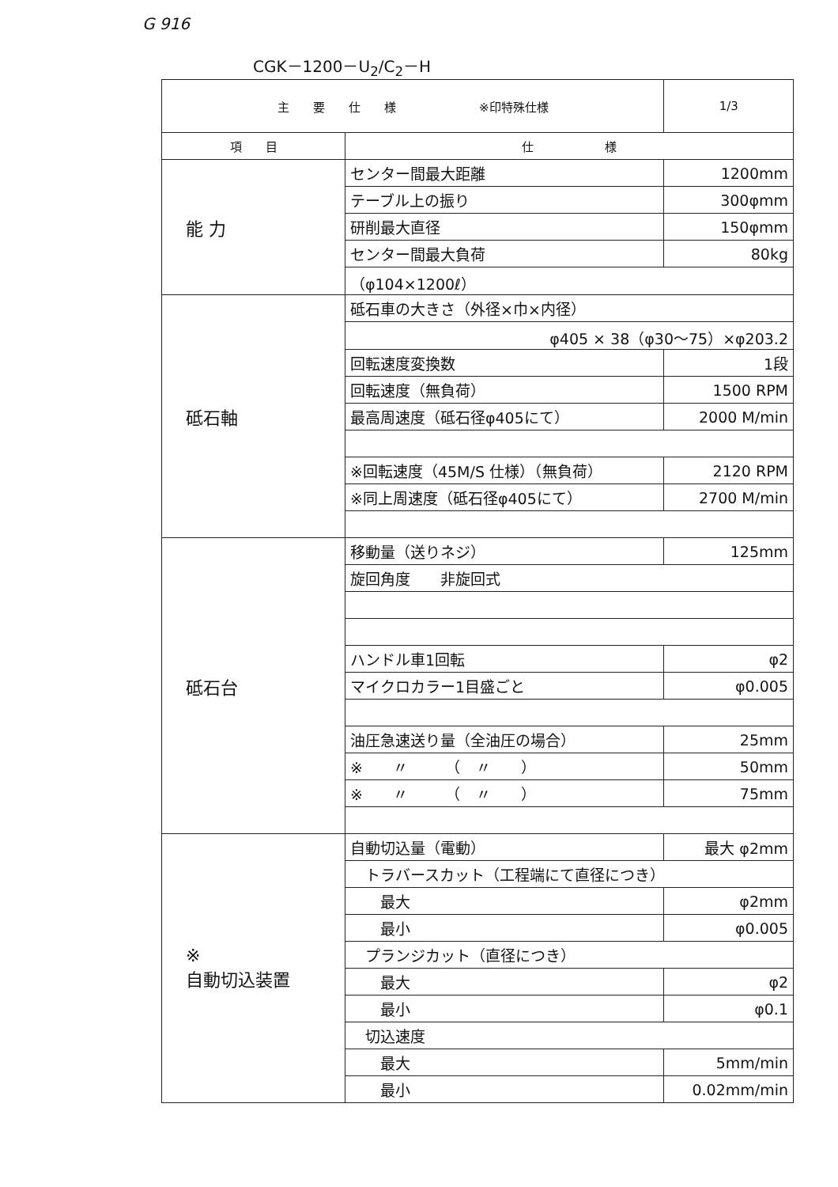G 916
CGK－1200－U<sub>2</sub>/C<sub>2</sub>－H
| 主 要 仕 様 ※印特殊仕様 | | 1/3 |
| --- | --- | --- |
| 項 目 | 仕 様 | |
| 能 力 | センター間最大距離 | 1200mm |
| | テーブル上の振り | 300φmm |
| | 研削最大直径 | 150φmm |
| | センター間最大負荷 | 80kg |
| | （φ104×1200ℓ） | |
| 砥石軸 | 砥石車の大きさ（外径×巾×内径） | |
| | φ405 × 38（φ30～75）×φ203.2 | |
| | 回転速度変換数 | 1段 |
| | 回転速度（無負荷） | 1500 RPM |
| | 最高周速度（砥石径φ405にて） | 2000 M/min |
| | ※回転速度（45M/S 仕様）（無負荷） | 2120 RPM |
| | ※同上周速度（砥石径φ405にて） | 2700 M/min |
| 砥石台 | 移動量（送りネジ） | 125mm |
| | 旋回角度 非旋回式 | |
| | ハンドル車1回転 | φ2 |
| | マイクロカラー1目盛ごと | φ0.005 |
| | 油圧急速送り量（全油圧の場合） | 25mm |
| | ※ 〃 （ 〃 ） | 50mm |
| | ※ 〃 （ 〃 ） | 75mm |
| ※ 自動切込装置 | 自動切込量（電動） | 最大 φ2mm |
| | トラバースカット（工程端にて直径につき） | |
| | 最大 | φ2mm |
| | 最小 | φ0.005 |
| | プランジカット（直径につき） | |
| | 最大 | φ2 |
| | 最小 | φ0.1 |
| | 切込速度 | |
| | 最大 | 5mm/min |
| | 最小 | 0.02mm/min |